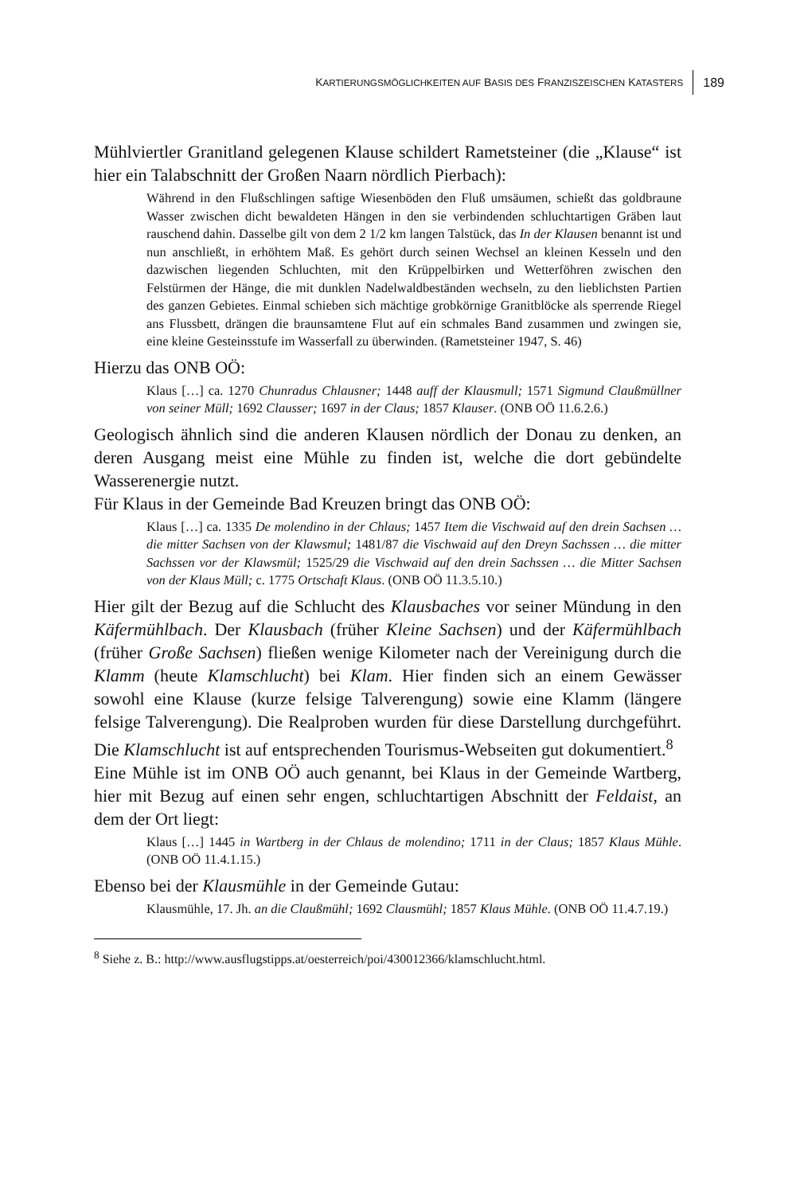KARTIERUNGSMÖGLICHKEITEN AUF BASIS DES FRANZISZEISCHEN KATASTERS 189
Mühlviertler Granitland gelegenen Klause schildert Rametsteiner (die „Klause“ ist hier ein Talabschnitt der Großen Naarn nördlich Pierbach):
Während in den Flußschlingen saftige Wiesenböden den Fluß umsäumen, schießt das goldbraune Wasser zwischen dicht bewaldeten Hängen in den sie verbindenden schluchtartigen Gräben laut rauschend dahin. Dasselbe gilt von dem 2 1/2 km langen Talstück, das In der Klausen benannt ist und nun anschließt, in erhöhtem Maß. Es gehört durch seinen Wechsel an kleinen Kesseln und den dazwischen liegenden Schluchten, mit den Krüppelbirken und Wetterföhren zwischen den Felstürmen der Hänge, die mit dunklen Nadelwaldbeständen wechseln, zu den lieblichsten Partien des ganzen Gebietes. Einmal schieben sich mächtige grobkörnige Granitblöcke als sperrende Riegel ans Flussbett, drängen die braunsamtene Flut auf ein schmales Band zusammen und zwingen sie, eine kleine Gesteinsstufe im Wasserfall zu überwinden. (Rametsteiner 1947, S. 46)
Hierzu das ONB OÖ:
Klaus […] ca. 1270 Chunradus Chlausner; 1448 auff der Klausmull; 1571 Sigmund Claußmüllner von seiner Müll; 1692 Clausser; 1697 in der Claus; 1857 Klauser. (ONB OÖ 11.6.2.6.)
Geologisch ähnlich sind die anderen Klausen nördlich der Donau zu denken, an deren Ausgang meist eine Mühle zu finden ist, welche die dort gebündelte Wasserenergie nutzt.
Für Klaus in der Gemeinde Bad Kreuzen bringt das ONB OÖ:
Klaus […] ca. 1335 De molendino in der Chlaus; 1457 Item die Vischwaid auf den drein Sachsen … die mitter Sachsen von der Klawsmul; 1481/87 die Vischwaid auf den Dreyn Sachssen … die mitter Sachssen vor der Klawsmül; 1525/29 die Vischwaid auf den drein Sachssen … die Mitter Sachsen von der Klaus Müll; c. 1775 Ortschaft Klaus. (ONB OÖ 11.3.5.10.)
Hier gilt der Bezug auf die Schlucht des Klausbaches vor seiner Mündung in den Käfermühlbach. Der Klausbach (früher Kleine Sachsen) und der Käfermühlbach (früher Große Sachsen) fließen wenige Kilometer nach der Vereinigung durch die Klamm (heute Klamschlucht) bei Klam. Hier finden sich an einem Gewässer sowohl eine Klause (kurze felsige Talverengung) sowie eine Klamm (längere felsige Talverengung). Die Realproben wurden für diese Darstellung durchgeführt. Die Klamschlucht ist auf entsprechenden Tourismus-Webseiten gut dokumentiert.<sup>8</sup>
Eine Mühle ist im ONB OÖ auch genannt, bei Klaus in der Gemeinde Wartberg, hier mit Bezug auf einen sehr engen, schluchtartigen Abschnitt der Feldaist, an dem der Ort liegt:
Klaus […] 1445 in Wartberg in der Chlaus de molendino; 1711 in der Claus; 1857 Klaus Mühle. (ONB OÖ 11.4.1.15.)
Ebenso bei der Klausmühle in der Gemeinde Gutau:
Klausmühle, 17. Jh. an die Claußmühl; 1692 Clausmühl; 1857 Klaus Mühle. (ONB OÖ 11.4.7.19.)
<sup>8</sup> Siehe z. B.: http://www.ausflugstipps.at/oesterreich/poi/430012366/klamschlucht.html.